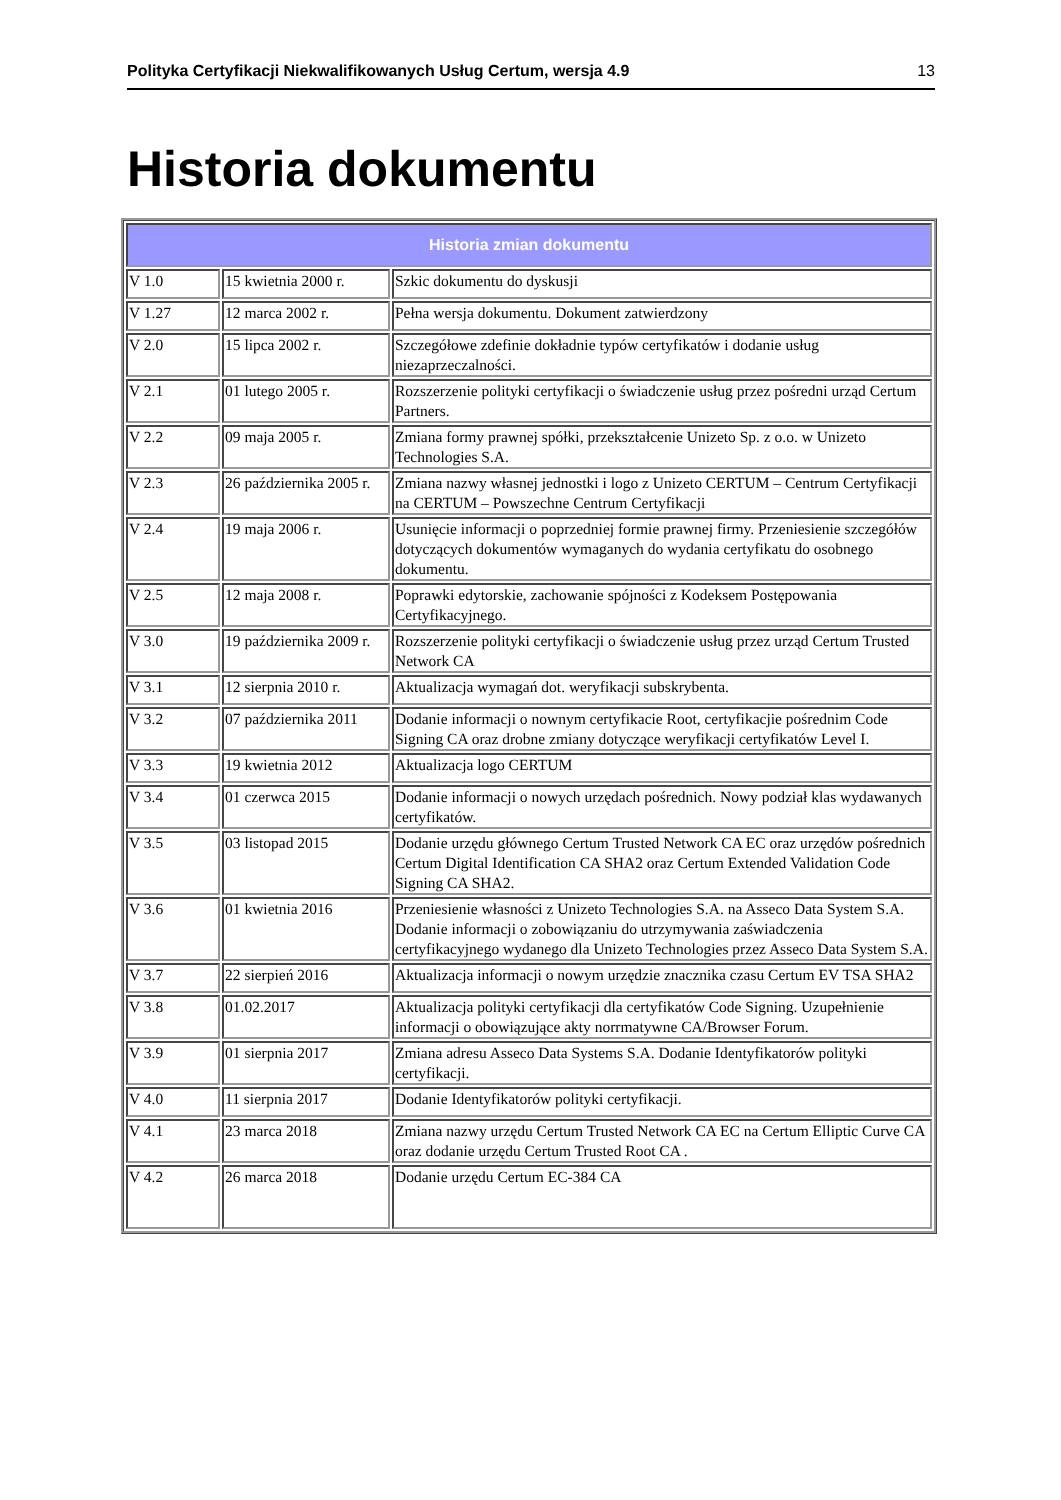Polityka Certyfikacji Niekwalifikowanych Usług Certum, wersja 4.9 13
Historia dokumentu
| Historia zmian dokumentu | | |
| --- | --- | --- |
| V 1.0 | 15 kwietnia 2000 r. | Szkic dokumentu do dyskusji |
| V 1.27 | 12 marca 2002 r. | Pełna wersja dokumentu. Dokument zatwierdzony |
| V 2.0 | 15 lipca 2002 r. | Szczegółowe zdefinie dokładnie typów certyfikatów i dodanie usług niezaprzeczalności. |
| V 2.1 | 01 lutego 2005 r. | Rozszerzenie polityki certyfikacji o świadczenie usług przez pośredni urząd Certum Partners. |
| V 2.2 | 09 maja 2005 r. | Zmiana formy prawnej spółki, przekształcenie Unizeto Sp. z o.o. w Unizeto Technologies S.A. |
| V 2.3 | 26 października 2005 r. | Zmiana nazwy własnej jednostki i logo z Unizeto CERTUM – Centrum Certyfikacji na CERTUM – Powszechne Centrum Certyfikacji |
| V 2.4 | 19 maja 2006 r. | Usunięcie informacji o poprzedniej formie prawnej firmy. Przeniesienie szczegółów dotyczących dokumentów wymaganych do wydania certyfikatu do osobnego dokumentu. |
| V 2.5 | 12 maja 2008 r. | Poprawki edytorskie, zachowanie spójności z Kodeksem Postępowania Certyfikacyjnego. |
| V 3.0 | 19 października 2009 r. | Rozszerzenie polityki certyfikacji o świadczenie usług przez urząd Certum Trusted Network CA |
| V 3.1 | 12 sierpnia 2010 r. | Aktualizacja wymagań dot. weryfikacji subskrybenta. |
| V 3.2 | 07 października 2011 | Dodanie informacji o nownym certyfikacie Root, certyfikacjie pośrednim Code Signing CA oraz drobne zmiany dotyczące weryfikacji certyfikatów Level I. |
| V 3.3 | 19 kwietnia 2012 | Aktualizacja logo CERTUM |
| V 3.4 | 01 czerwca 2015 | Dodanie informacji o nowych urzędach pośrednich. Nowy podział klas wydawanych certyfikatów. |
| V 3.5 | 03 listopad 2015 | Dodanie urzędu głównego Certum Trusted Network CA EC oraz urzędów pośrednich Certum Digital Identification CA SHA2 oraz Certum Extended Validation Code Signing CA SHA2. |
| V 3.6 | 01 kwietnia 2016 | Przeniesienie własności z Unizeto Technologies S.A. na Asseco Data System S.A. Dodanie informacji o zobowiązaniu do utrzymywania zaświadczenia certyfikacyjnego wydanego dla Unizeto Technologies przez Asseco Data System S.A. |
| V 3.7 | 22 sierpień 2016 | Aktualizacja informacji o nowym urzędzie znacznika czasu Certum EV TSA SHA2 |
| V 3.8 | 01.02.2017 | Aktualizacja polityki certyfikacji dla certyfikatów Code Signing. Uzupełnienie informacji o obowiązujące akty norrmatywne CA/Browser Forum. |
| V 3.9 | 01 sierpnia 2017 | Zmiana adresu Asseco Data Systems S.A. Dodanie Identyfikatorów polityki certyfikacji. |
| V 4.0 | 11 sierpnia 2017 | Dodanie Identyfikatorów polityki certyfikacji. |
| V 4.1 | 23 marca 2018 | Zmiana nazwy urzędu Certum Trusted Network CA EC na Certum Elliptic Curve CA oraz dodanie urzędu Certum Trusted Root CA . |
| V 4.2 | 26 marca 2018 | Dodanie urzędu Certum EC-384 CA |